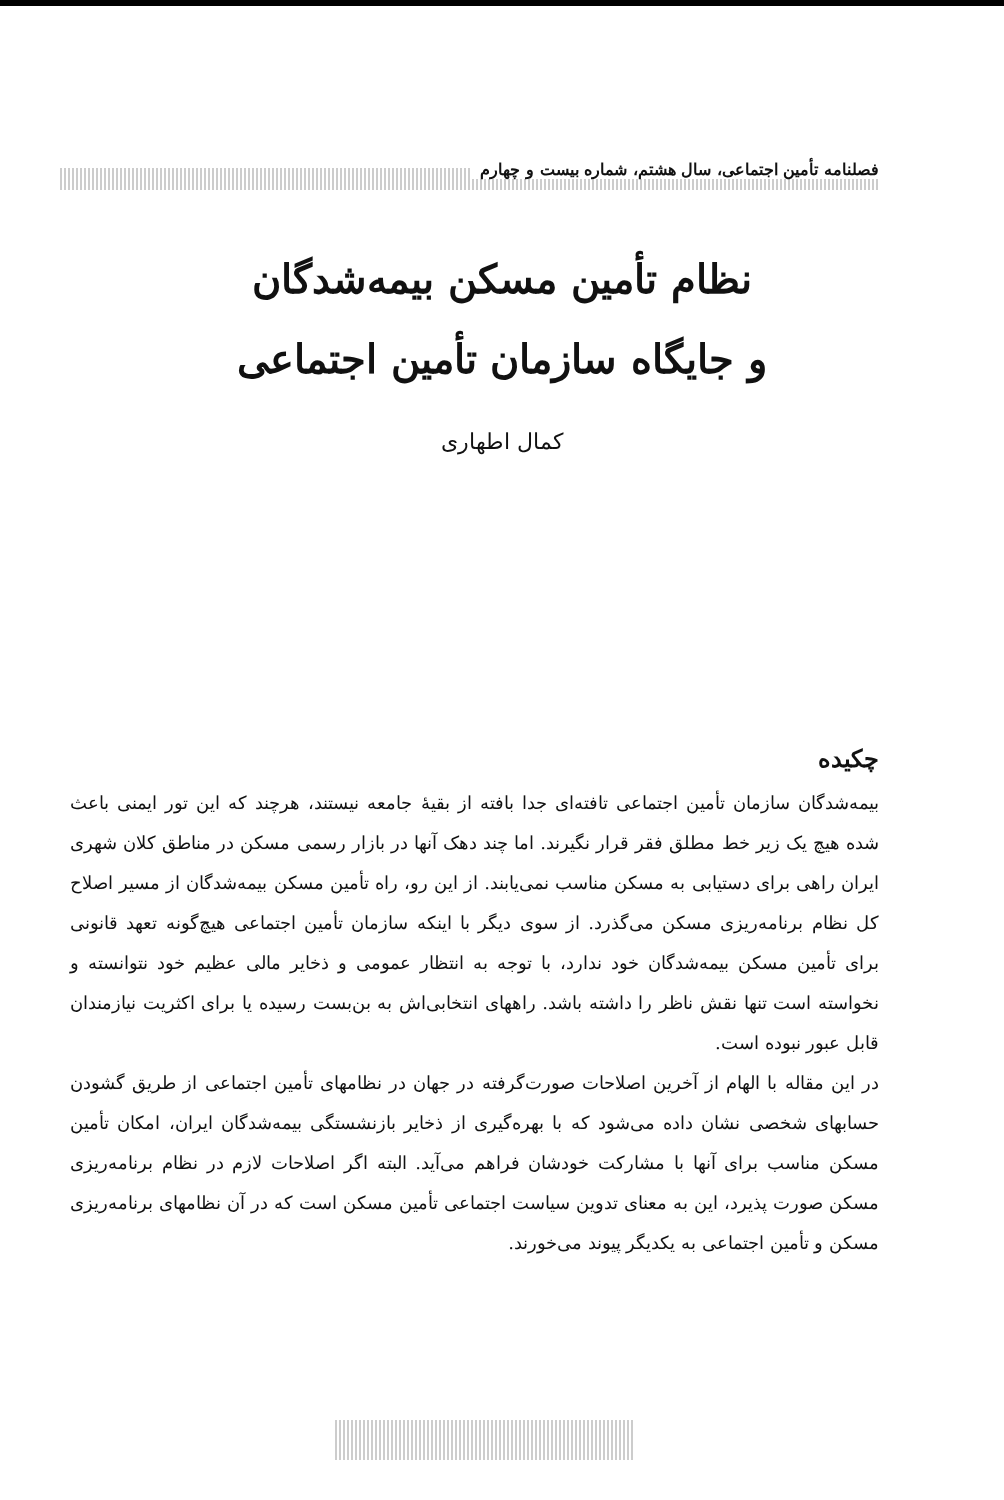فصلنامه تأمین اجتماعی، سال هشتم، شماره بیست و چهارم
نظام تأمین مسکن بیمه‌شدگان
و جایگاه سازمان تأمین اجتماعی
کمال اطهاری
چکیده
بیمه‌شدگان سازمان تأمین اجتماعی تافته‌ای جدا بافته از بقیهٔ جامعه نیستند، هرچند که این تور ایمنی باعث شده هیچ یک زیر خط مطلق فقر قرار نگیرند. اما چند دهک آنها در بازار رسمی مسکن در مناطق کلان شهری ایران راهی برای دستیابی به مسکن مناسب نمی‌یابند. از این رو، راه تأمین مسکن بیمه‌شدگان از مسیر اصلاح کل نظام برنامه‌ریزی مسکن می‌گذرد. از سوی دیگر با اینکه سازمان تأمین اجتماعی هیچ‌گونه تعهد قانونی برای تأمین مسکن بیمه‌شدگان خود ندارد، با توجه به انتظار عمومی و ذخایر مالی عظیم خود نتوانسته و نخواسته است تنها نقش ناظر را داشته باشد. راههای انتخابی‌اش به بن‌بست رسیده یا برای اکثریت نیازمندان قابل عبور نبوده است.
در این مقاله با الهام از آخرین اصلاحات صورت‌گرفته در جهان در نظامهای تأمین اجتماعی از طریق گشودن حسابهای شخصی نشان داده می‌شود که با بهره‌گیری از ذخایر بازنشستگی بیمه‌شدگان ایران، امکان تأمین مسکن مناسب برای آنها با مشارکت خودشان فراهم می‌آید. البته اگر اصلاحات لازم در نظام برنامه‌ریزی مسکن صورت پذیرد، این به معنای تدوین سیاست اجتماعی تأمین مسکن است که در آن نظامهای برنامه‌ریزی مسکن و تأمین اجتماعی به یکدیگر پیوند می‌خورند.